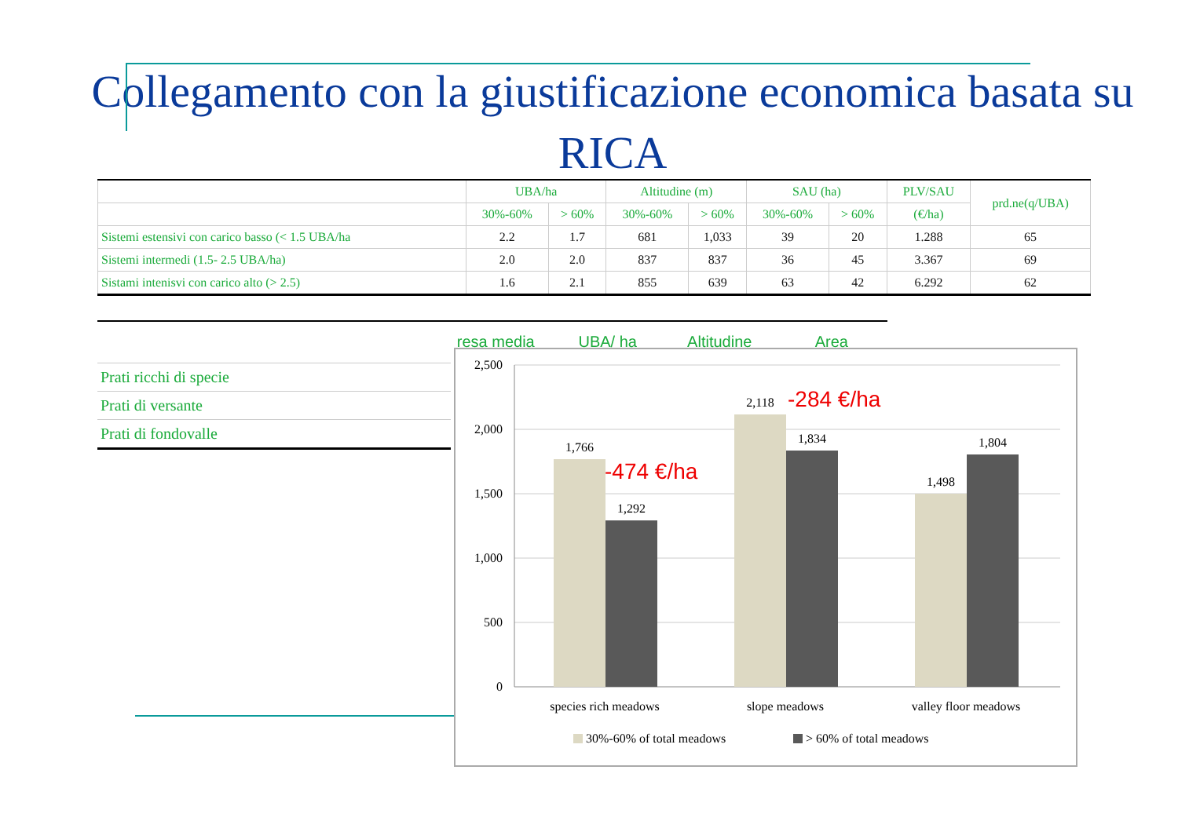Collegamento con la giustificazione economica basata su RICA
| | UBA/ha | | Altitudine (m) | | SAU (ha) | | PLV/SAU | prd.ne(q/UBA) |
| --- | --- | --- | --- | --- | --- | --- | --- | --- |
| | 30%-60% | > 60% | 30%-60% | > 60% | 30%-60% | > 60% | (€/ha) | |
| Sistemi estensivi con carico basso (< 1.5 UBA/ha | 2.2 | 1.7 | 681 | 1,033 | 39 | 20 | 1.288 | 65 |
| Sistemi intermedi (1.5- 2.5 UBA/ha) | 2.0 | 2.0 | 837 | 837 | 36 | 45 | 3.367 | 69 |
| Sistami intenisvi con carico alto (> 2.5) | 1.6 | 2.1 | 855 | 639 | 63 | 42 | 6.292 | 62 |
| Prati ricchi di specie |
| Prati di versante |
| Prati di fondovalle |
resa media UBA/ ha Altitudine Area
2,500
2,000
1,500
1,000
500
0
1,766
1,292
2,118
1,834
1,498
1,804
species rich meadows
slope meadows
valley floor meadows
-474 €/ha
-284 €/ha
30%-60% of total meadows
> 60% of total meadows